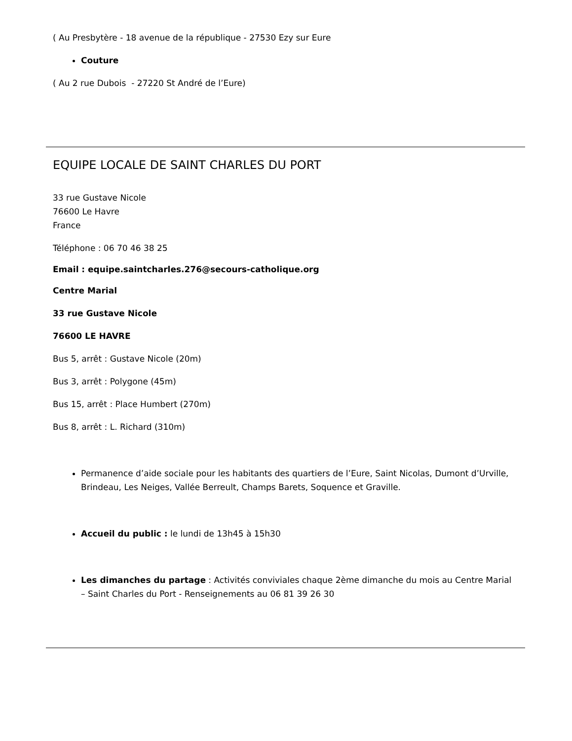( Au Presbytère - 18 avenue de la république - 27530 Ezy sur Eure
Couture
( Au 2 rue Dubois - 27220 St André de l’Eure)
EQUIPE LOCALE DE SAINT CHARLES DU PORT
33 rue Gustave Nicole
76600 Le Havre
France
Téléphone : 06 70 46 38 25
Email : equipe.saintcharles.276@secours-catholique.org
Centre Marial
33 rue Gustave Nicole
76600 LE HAVRE
Bus 5, arrêt : Gustave Nicole (20m)
Bus 3, arrêt : Polygone (45m)
Bus 15, arrêt : Place Humbert (270m)
Bus 8, arrêt : L. Richard (310m)
Permanence d’aide sociale pour les habitants des quartiers de l’Eure, Saint Nicolas, Dumont d’Urville, Brindeau, Les Neiges, Vallée Berreult, Champs Barets, Soquence et Graville.
Accueil du public : le lundi de 13h45 à 15h30
Les dimanches du partage : Activités conviviales chaque 2ème dimanche du mois au Centre Marial – Saint Charles du Port - Renseignements au 06 81 39 26 30